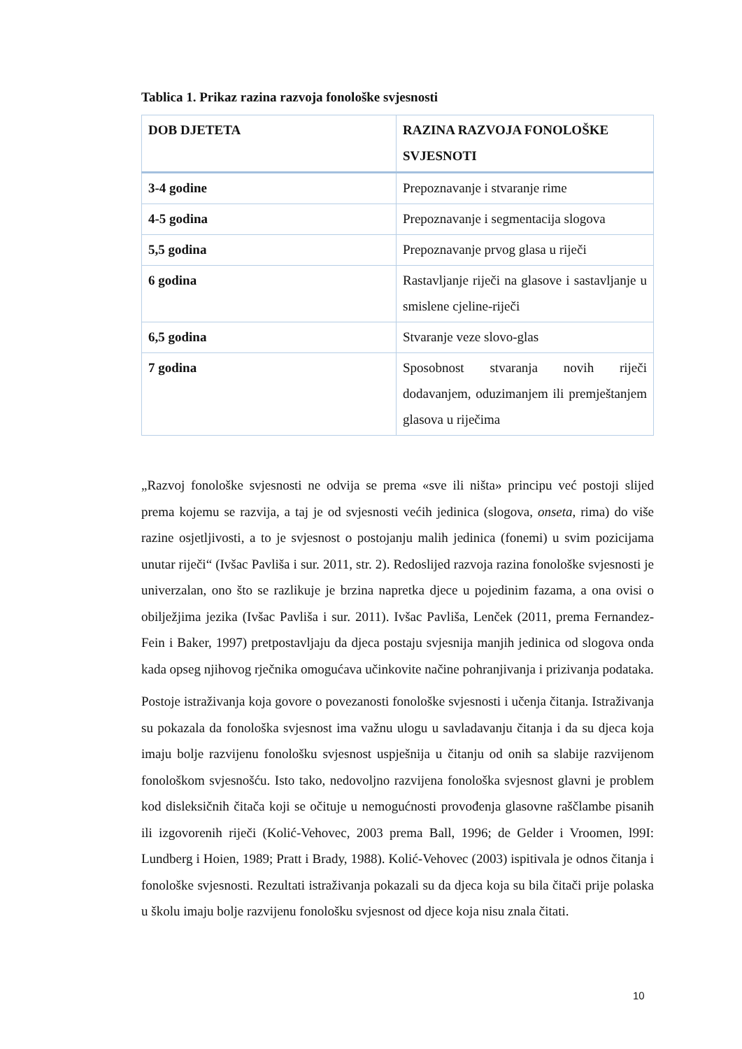Tablica 1. Prikaz razina razvoja fonološke svjesnosti
| DOB DJETETA | RAZINA RAZVOJA FONOLOŠKE SVJESNOTI |
| --- | --- |
| 3-4 godine | Prepoznavanje i stvaranje rime |
| 4-5 godina | Prepoznavanje i segmentacija slogova |
| 5,5 godina | Prepoznavanje prvog glasa u riječi |
| 6 godina | Rastavljanje riječi na glasove i sastavljanje u smislene cjeline-riječi |
| 6,5 godina | Stvaranje veze slovo-glas |
| 7 godina | Sposobnost stvaranja novih riječi dodavanjem, oduzimanjem ili premještanjem glasova u riječima |
„Razvoj fonološke svjesnosti ne odvija se prema «sve ili ništa» principu već postoji slijed prema kojemu se razvija, a taj je od svjesnosti većih jedinica (slogova, onseta, rima) do više razine osjetljivosti, a to je svjesnost o postojanju malih jedinica (fonemi) u svim pozicijama unutar riječi“ (Ivšac Pavliša i sur. 2011, str. 2). Redoslijed razvoja razina fonološke svjesnosti je univerzalan, ono što se razlikuje je brzina napretka djece u pojedinim fazama, a ona ovisi o obilježjima jezika (Ivšac Pavliša i sur. 2011). Ivšac Pavliša, Lenček (2011, prema Fernandez-Fein i Baker, 1997) pretpostavljaju da djeca postaju svjesnija manjih jedinica od slogova onda kada opseg njihovog rječnika omogućava učinkovite načine pohranjivanja i prizivanja podataka.
Postoje istraživanja koja govore o povezanosti fonološke svjesnosti i učenja čitanja. Istraživanja su pokazala da fonološka svjesnost ima važnu ulogu u savladavanju čitanja i da su djeca koja imaju bolje razvijenu fonološku svjesnost uspješnija u čitanju od onih sa slabije razvijenom fonološkom svjesnošću. Isto tako, nedovoljno razvijena fonološka svjesnost glavni je problem kod disleksičnih čitača koji se očituje u nemogućnosti provođenja glasovne raščlambe pisanih ili izgovorenih riječi (Kolić-Vehovec, 2003 prema Ball, 1996; de Gelder i Vroomen, l99I: Lundberg i Hoien, 1989; Pratt i Brady, 1988). Kolić-Vehovec (2003) ispitivala je odnos čitanja i fonološke svjesnosti. Rezultati istraživanja pokazali su da djeca koja su bila čitači prije polaska u školu imaju bolje razvijenu fonološku svjesnost od djece koja nisu znala čitati.
10